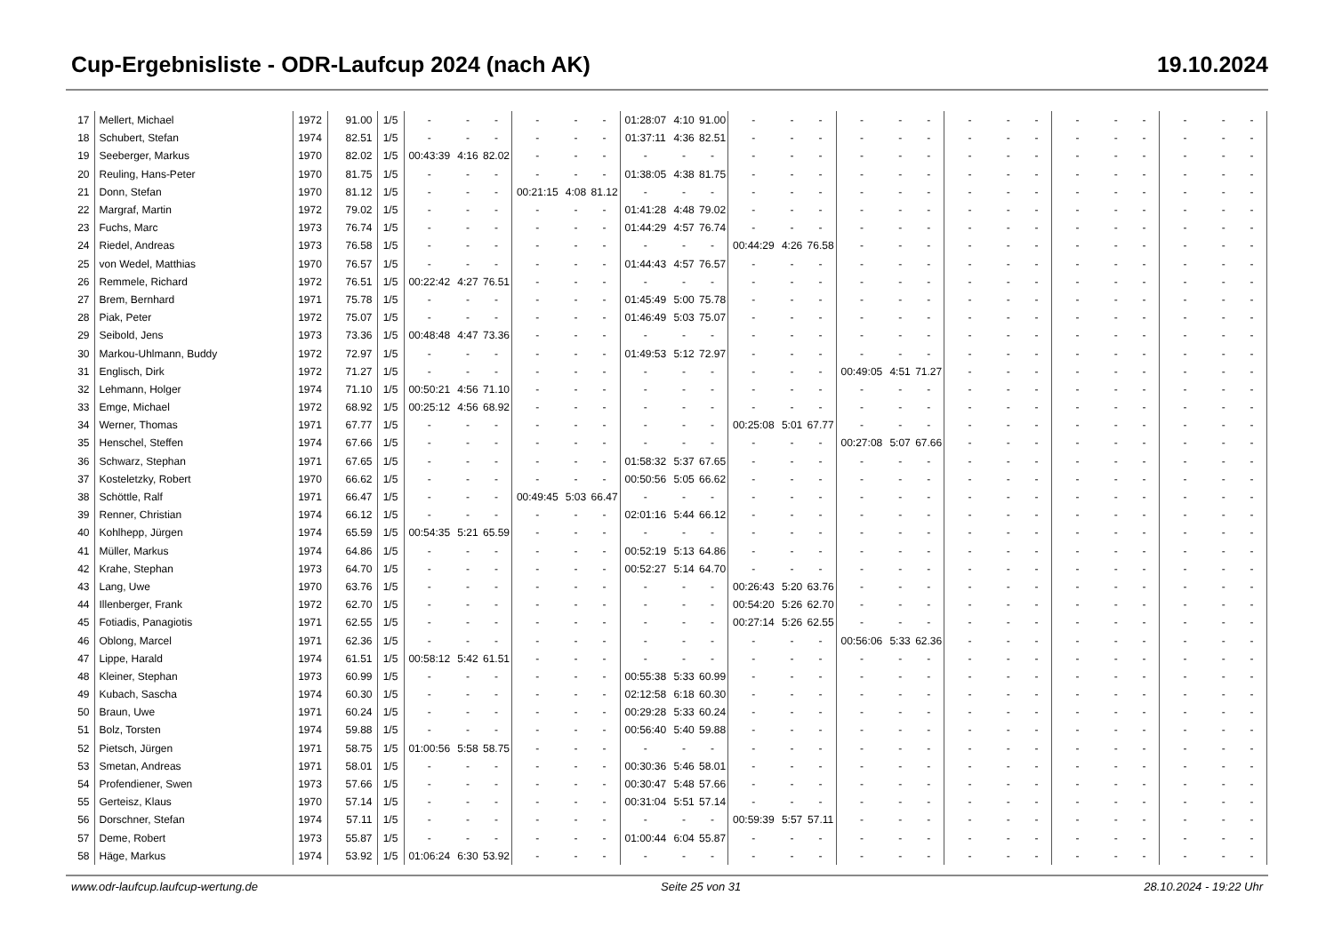Cup-Ergebnisliste - ODR-Laufcup 2024 (nach AK) 19.10.2024
| 17 | Mellert, Michael | 1972 | 91.00 | 1/5 | - | - | - | - | - | - | 01:28:07 | 4:10 | 91.00 | - | - | - | - | - | - | - | - | - | - | - | - | - | - | - |
| 18 | Schubert, Stefan | 1974 | 82.51 | 1/5 | - | - | - | - | - | - | 01:37:11 | 4:36 | 82.51 | - | - | - | - | - | - | - | - | - | - | - | - | - | - | - |
| 19 | Seeberger, Markus | 1970 | 82.02 | 1/5 | 00:43:39 | 4:16 | 82.02 | - | - | - | - | - | - | - | - | - | - | - | - | - | - | - | - | - | - | - | - | - |
| 20 | Reuling, Hans-Peter | 1970 | 81.75 | 1/5 | - | - | - | - | - | - | 01:38:05 | 4:38 | 81.75 | - | - | - | - | - | - | - | - | - | - | - | - | - | - | - |
| 21 | Donn, Stefan | 1970 | 81.12 | 1/5 | - | - | - | 00:21:15 | 4:08 | 81.12 | - | - | - | - | - | - | - | - | - | - | - | - | - | - | - | - | - | - |
| 22 | Margraf, Martin | 1972 | 79.02 | 1/5 | - | - | - | - | - | - | 01:41:28 | 4:48 | 79.02 | - | - | - | - | - | - | - | - | - | - | - | - | - | - | - |
| 23 | Fuchs, Marc | 1973 | 76.74 | 1/5 | - | - | - | - | - | - | 01:44:29 | 4:57 | 76.74 | - | - | - | - | - | - | - | - | - | - | - | - | - | - | - |
| 24 | Riedel, Andreas | 1973 | 76.58 | 1/5 | - | - | - | - | - | - | - | - | - | 00:44:29 | 4:26 | 76.58 | - | - | - | - | - | - | - | - | - | - | - | - |
| 25 | von Wedel, Matthias | 1970 | 76.57 | 1/5 | - | - | - | - | - | - | 01:44:43 | 4:57 | 76.57 | - | - | - | - | - | - | - | - | - | - | - | - | - | - | - |
| 26 | Remmele, Richard | 1972 | 76.51 | 1/5 | 00:22:42 | 4:27 | 76.51 | - | - | - | - | - | - | - | - | - | - | - | - | - | - | - | - | - | - | - | - | - |
| 27 | Brem, Bernhard | 1971 | 75.78 | 1/5 | - | - | - | - | - | - | 01:45:49 | 5:00 | 75.78 | - | - | - | - | - | - | - | - | - | - | - | - | - | - | - |
| 28 | Piak, Peter | 1972 | 75.07 | 1/5 | - | - | - | - | - | - | 01:46:49 | 5:03 | 75.07 | - | - | - | - | - | - | - | - | - | - | - | - | - | - | - |
| 29 | Seibold, Jens | 1973 | 73.36 | 1/5 | 00:48:48 | 4:47 | 73.36 | - | - | - | - | - | - | - | - | - | - | - | - | - | - | - | - | - | - | - | - | - |
| 30 | Markou-Uhlmann, Buddy | 1972 | 72.97 | 1/5 | - | - | - | - | - | - | 01:49:53 | 5:12 | 72.97 | - | - | - | - | - | - | - | - | - | - | - | - | - | - | - |
| 31 | Englisch, Dirk | 1972 | 71.27 | 1/5 | - | - | - | - | - | - | - | - | - | - | - | - | 00:49:05 | 4:51 | 71.27 | - | - | - | - | - | - | - | - | - |
| 32 | Lehmann, Holger | 1974 | 71.10 | 1/5 | 00:50:21 | 4:56 | 71.10 | - | - | - | - | - | - | - | - | - | - | - | - | - | - | - | - | - | - | - | - | - |
| 33 | Emge, Michael | 1972 | 68.92 | 1/5 | 00:25:12 | 4:56 | 68.92 | - | - | - | - | - | - | - | - | - | - | - | - | - | - | - | - | - | - | - | - | - |
| 34 | Werner, Thomas | 1971 | 67.77 | 1/5 | - | - | - | - | - | - | - | - | - | 00:25:08 | 5:01 | 67.77 | - | - | - | - | - | - | - | - | - | - | - | - |
| 35 | Henschel, Steffen | 1974 | 67.66 | 1/5 | - | - | - | - | - | - | - | - | - | - | - | - | 00:27:08 | 5:07 | 67.66 | - | - | - | - | - | - | - | - | - |
| 36 | Schwarz, Stephan | 1971 | 67.65 | 1/5 | - | - | - | - | - | - | 01:58:32 | 5:37 | 67.65 | - | - | - | - | - | - | - | - | - | - | - | - | - | - | - |
| 37 | Kosteletzky, Robert | 1970 | 66.62 | 1/5 | - | - | - | - | - | - | 00:50:56 | 5:05 | 66.62 | - | - | - | - | - | - | - | - | - | - | - | - | - | - | - |
| 38 | Schöttle, Ralf | 1971 | 66.47 | 1/5 | - | - | - | 00:49:45 | 5:03 | 66.47 | - | - | - | - | - | - | - | - | - | - | - | - | - | - | - | - | - | - |
| 39 | Renner, Christian | 1974 | 66.12 | 1/5 | - | - | - | - | - | - | 02:01:16 | 5:44 | 66.12 | - | - | - | - | - | - | - | - | - | - | - | - | - | - | - |
| 40 | Kohlhepp, Jürgen | 1974 | 65.59 | 1/5 | 00:54:35 | 5:21 | 65.59 | - | - | - | - | - | - | - | - | - | - | - | - | - | - | - | - | - | - | - | - | - |
| 41 | Müller, Markus | 1974 | 64.86 | 1/5 | - | - | - | - | - | - | 00:52:19 | 5:13 | 64.86 | - | - | - | - | - | - | - | - | - | - | - | - | - | - | - |
| 42 | Krahe, Stephan | 1973 | 64.70 | 1/5 | - | - | - | - | - | - | 00:52:27 | 5:14 | 64.70 | - | - | - | - | - | - | - | - | - | - | - | - | - | - | - |
| 43 | Lang, Uwe | 1970 | 63.76 | 1/5 | - | - | - | - | - | - | - | - | - | 00:26:43 | 5:20 | 63.76 | - | - | - | - | - | - | - | - | - | - | - | - |
| 44 | Illenberger, Frank | 1972 | 62.70 | 1/5 | - | - | - | - | - | - | - | - | - | 00:54:20 | 5:26 | 62.70 | - | - | - | - | - | - | - | - | - | - | - | - |
| 45 | Fotiadis, Panagiotis | 1971 | 62.55 | 1/5 | - | - | - | - | - | - | - | - | - | 00:27:14 | 5:26 | 62.55 | - | - | - | - | - | - | - | - | - | - | - | - |
| 46 | Oblong, Marcel | 1971 | 62.36 | 1/5 | - | - | - | - | - | - | - | - | - | - | - | - | 00:56:06 | 5:33 | 62.36 | - | - | - | - | - | - | - | - | - |
| 47 | Lippe, Harald | 1974 | 61.51 | 1/5 | 00:58:12 | 5:42 | 61.51 | - | - | - | - | - | - | - | - | - | - | - | - | - | - | - | - | - | - | - | - | - |
| 48 | Kleiner, Stephan | 1973 | 60.99 | 1/5 | - | - | - | - | - | - | 00:55:38 | 5:33 | 60.99 | - | - | - | - | - | - | - | - | - | - | - | - | - | - | - |
| 49 | Kubach, Sascha | 1974 | 60.30 | 1/5 | - | - | - | - | - | - | 02:12:58 | 6:18 | 60.30 | - | - | - | - | - | - | - | - | - | - | - | - | - | - | - |
| 50 | Braun, Uwe | 1971 | 60.24 | 1/5 | - | - | - | - | - | - | 00:29:28 | 5:33 | 60.24 | - | - | - | - | - | - | - | - | - | - | - | - | - | - | - |
| 51 | Bolz, Torsten | 1974 | 59.88 | 1/5 | - | - | - | - | - | - | 00:56:40 | 5:40 | 59.88 | - | - | - | - | - | - | - | - | - | - | - | - | - | - | - |
| 52 | Pietsch, Jürgen | 1971 | 58.75 | 1/5 | 01:00:56 | 5:58 | 58.75 | - | - | - | - | - | - | - | - | - | - | - | - | - | - | - | - | - | - | - | - | - |
| 53 | Smetan, Andreas | 1971 | 58.01 | 1/5 | - | - | - | - | - | - | 00:30:36 | 5:46 | 58.01 | - | - | - | - | - | - | - | - | - | - | - | - | - | - | - |
| 54 | Profendiener, Swen | 1973 | 57.66 | 1/5 | - | - | - | - | - | - | 00:30:47 | 5:48 | 57.66 | - | - | - | - | - | - | - | - | - | - | - | - | - | - | - |
| 55 | Gerteisz, Klaus | 1970 | 57.14 | 1/5 | - | - | - | - | - | - | 00:31:04 | 5:51 | 57.14 | - | - | - | - | - | - | - | - | - | - | - | - | - | - | - |
| 56 | Dorschner, Stefan | 1974 | 57.11 | 1/5 | - | - | - | - | - | - | - | - | - | 00:59:39 | 5:57 | 57.11 | - | - | - | - | - | - | - | - | - | - | - | - |
| 57 | Deme, Robert | 1973 | 55.87 | 1/5 | - | - | - | - | - | - | 01:00:44 | 6:04 | 55.87 | - | - | - | - | - | - | - | - | - | - | - | - | - | - | - |
| 58 | Häge, Markus | 1974 | 53.92 | 1/5 | 01:06:24 | 6:30 | 53.92 | - | - | - | - | - | - | - | - | - | - | - | - | - | - | - | - | - | - | - | - | - |
www.odr-laufcup.laufcup-wertung.de Seite 25 von 31 28.10.2024 - 19:22 Uhr